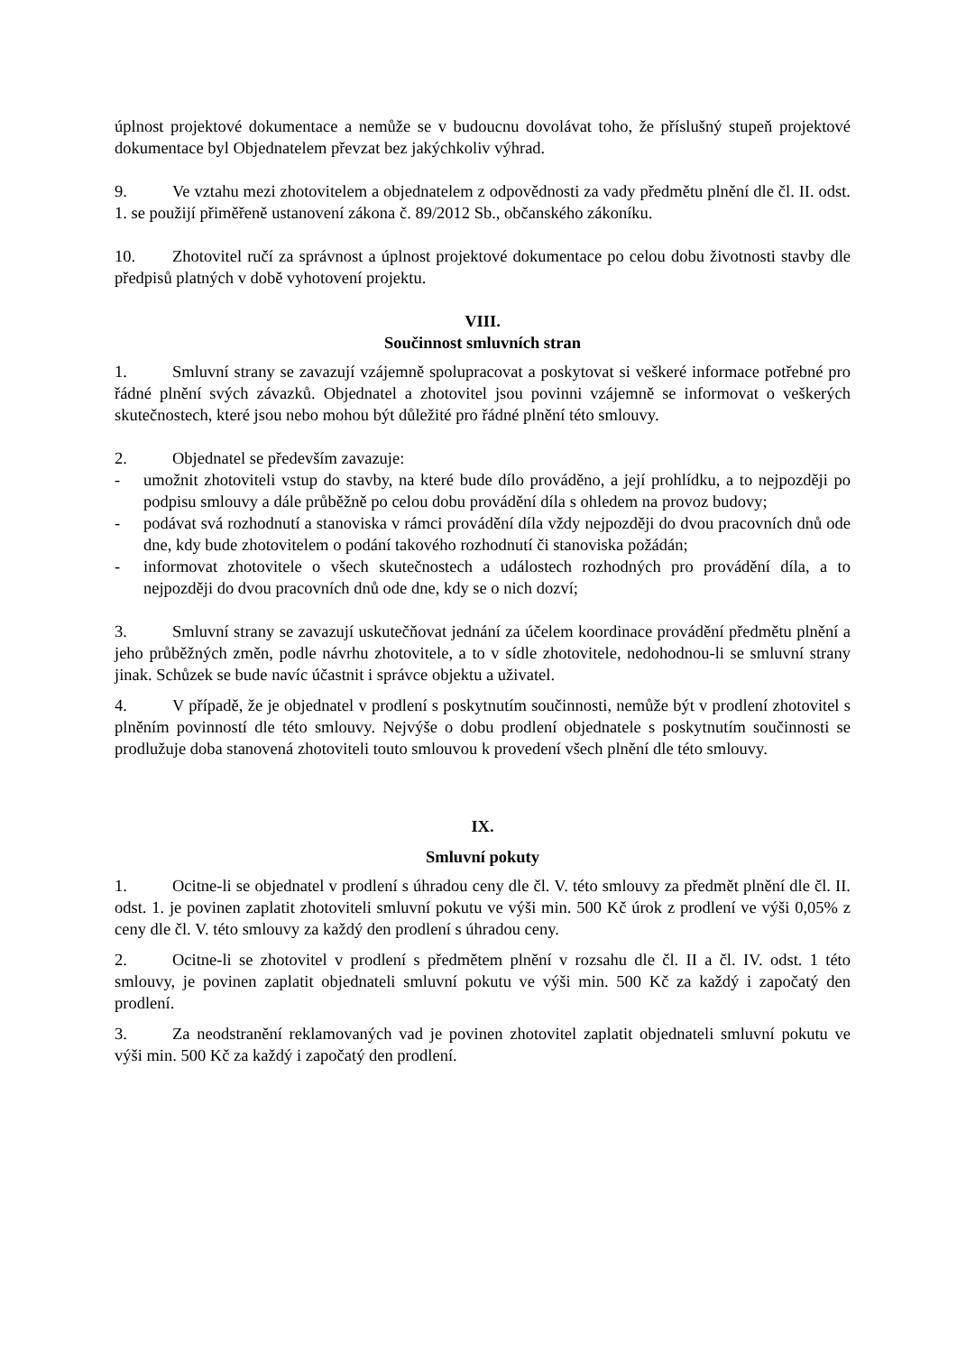úplnost projektové dokumentace a nemůže se v budoucnu dovolávat toho, že příslušný stupeň projektové dokumentace byl Objednatelem převzat bez jakýchkoliv výhrad.
9. Ve vztahu mezi zhotovitelem a objednatelem z odpovědnosti za vady předmětu plnění dle čl. II. odst. 1. se použijí přiměřeně ustanovení zákona č. 89/2012 Sb., občanského zákoníku.
10. Zhotovitel ručí za správnost a úplnost projektové dokumentace po celou dobu životnosti stavby dle předpisů platných v době vyhotovení projektu.
VIII.
Součinnost smluvních stran
1. Smluvní strany se zavazují vzájemně spolupracovat a poskytovat si veškeré informace potřebné pro řádné plnění svých závazků. Objednatel a zhotovitel jsou povinni vzájemně se informovat o veškerých skutečnostech, které jsou nebo mohou být důležité pro řádné plnění této smlouvy.
2. Objednatel se především zavazuje:
- umožnit zhotoviteli vstup do stavby, na které bude dílo prováděno, a její prohlídku, a to nejpozději po podpisu smlouvy a dále průběžně po celou dobu provádění díla s ohledem na provoz budovy;
- podávat svá rozhodnutí a stanoviska v rámci provádění díla vždy nejpozději do dvou pracovních dnů ode dne, kdy bude zhotovitelem o podání takového rozhodnutí či stanoviska požádán;
- informovat zhotovitele o všech skutečnostech a událostech rozhodných pro provádění díla, a to nejpozději do dvou pracovních dnů ode dne, kdy se o nich dozví;
3. Smluvní strany se zavazují uskutečňovat jednání za účelem koordinace provádění předmětu plnění a jeho průběžných změn, podle návrhu zhotovitele, a to v sídle zhotovitele, nedohodnou-li se smluvní strany jinak. Schůzek se bude navíc účastnit i správce objektu a uživatel.
4. V případě, že je objednatel v prodlení s poskytnutím součinnosti, nemůže být v prodlení zhotovitel s plněním povinností dle této smlouvy. Nejvýše o dobu prodlení objednatele s poskytnutím součinnosti se prodlužuje doba stanovená zhotoviteli touto smlouvou k provedení všech plnění dle této smlouvy.
IX.
Smluvní pokuty
1. Ocitne-li se objednatel v prodlení s úhradou ceny dle čl. V. této smlouvy za předmět plnění dle čl. II. odst. 1. je povinen zaplatit zhotoviteli smluvní pokutu ve výši min. 500 Kč úrok z prodlení ve výši 0,05% z ceny dle čl. V. této smlouvy za každý den prodlení s úhradou ceny.
2. Ocitne-li se zhotovitel v prodlení s předmětem plnění v rozsahu dle čl. II a čl. IV. odst. 1 této smlouvy, je povinen zaplatit objednateli smluvní pokutu ve výši min. 500 Kč za každý i započatý den prodlení.
3. Za neodstranění reklamovaných vad je povinen zhotovitel zaplatit objednateli smluvní pokutu ve výši min. 500 Kč za každý i započatý den prodlení.